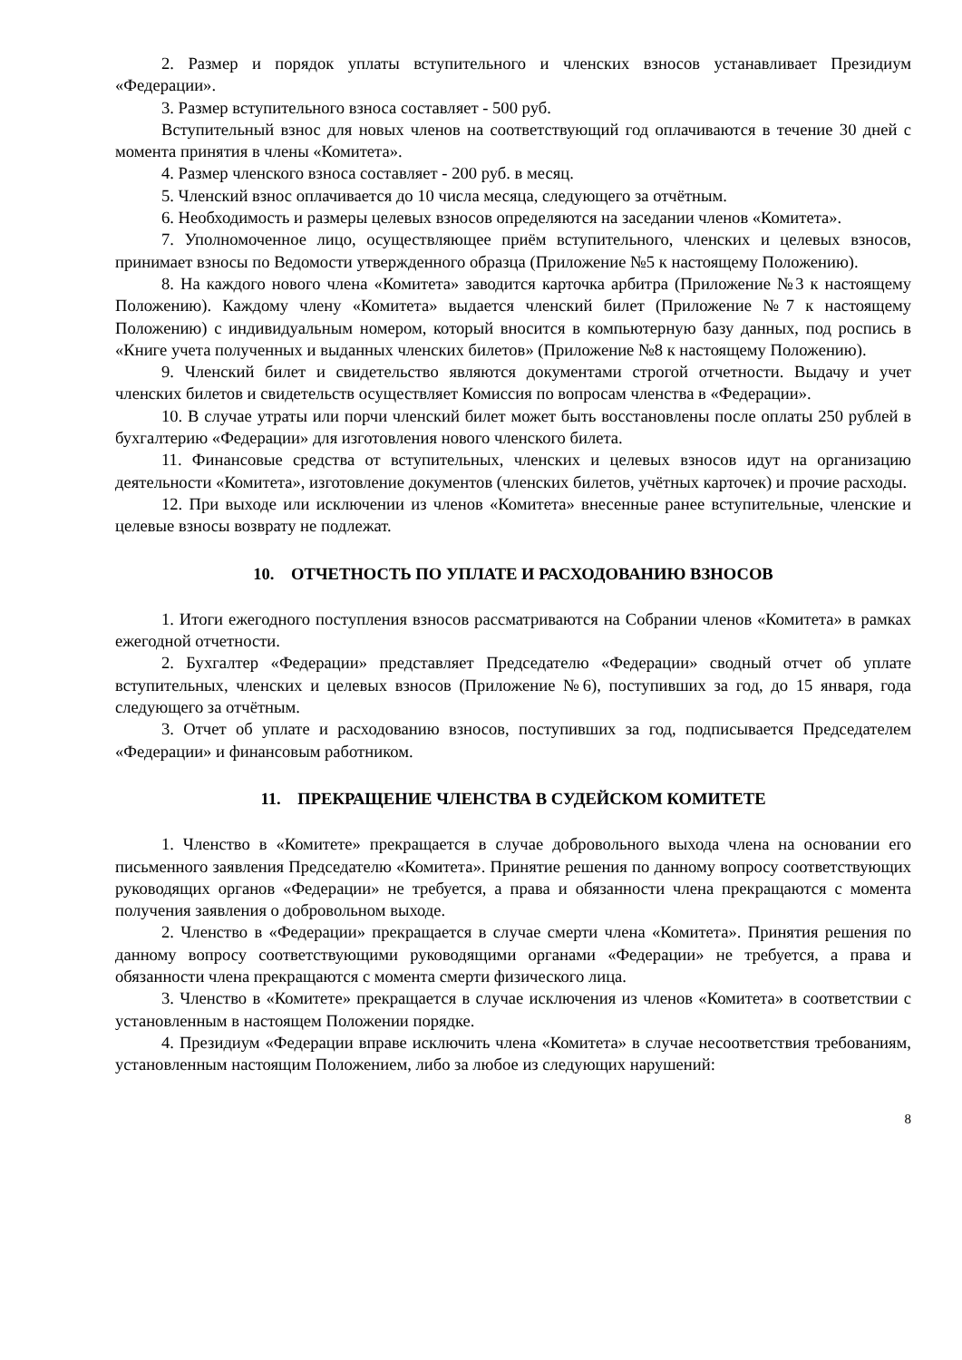2. Размер и порядок уплаты вступительного и членских взносов устанавливает Президиум «Федерации».
3. Размер вступительного взноса составляет - 500 руб.
Вступительный взнос для новых членов на соответствующий год оплачиваются в течение 30 дней с момента принятия в члены «Комитета».
4. Размер членского взноса составляет - 200 руб. в месяц.
5. Членский взнос оплачивается до 10 числа месяца, следующего за отчётным.
6. Необходимость и размеры целевых взносов определяются на заседании членов «Комитета».
7. Уполномоченное лицо, осуществляющее приём вступительного, членских и целевых взносов, принимает взносы по Ведомости утвержденного образца (Приложение №5 к настоящему Положению).
8. На каждого нового члена «Комитета» заводится карточка арбитра (Приложение №3 к настоящему Положению). Каждому члену «Комитета» выдается членский билет (Приложение №7 к настоящему Положению) с индивидуальным номером, который вносится в компьютерную базу данных, под роспись в «Книге учета полученных и выданных членских билетов» (Приложение №8 к настоящему Положению).
9. Членский билет и свидетельство являются документами строгой отчетности. Выдачу и учет членских билетов и свидетельств осуществляет Комиссия по вопросам членства в «Федерации».
10. В случае утраты или порчи членский билет может быть восстановлены после оплаты 250 рублей в бухгалтерию «Федерации» для изготовления нового членского билета.
11. Финансовые средства от вступительных, членских и целевых взносов идут на организацию деятельности «Комитета», изготовление документов (членских билетов, учётных карточек) и прочие расходы.
12. При выходе или исключении из членов «Комитета» внесенные ранее вступительные, членские и целевые взносы возврату не подлежат.
10. ОТЧЕТНОСТЬ ПО УПЛАТЕ И РАСХОДОВАНИЮ ВЗНОСОВ
1. Итоги ежегодного поступления взносов рассматриваются на Собрании членов «Комитета» в рамках ежегодной отчетности.
2. Бухгалтер «Федерации» представляет Председателю «Федерации» сводный отчет об уплате вступительных, членских и целевых взносов (Приложение №6), поступивших за год, до 15 января, года следующего за отчётным.
3. Отчет об уплате и расходованию взносов, поступивших за год, подписывается Председателем «Федерации» и финансовым работником.
11. ПРЕКРАЩЕНИЕ ЧЛЕНСТВА В СУДЕЙСКОМ КОМИТЕТЕ
1. Членство в «Комитете» прекращается в случае добровольного выхода члена на основании его письменного заявления Председателю «Комитета». Принятие решения по данному вопросу соответствующих руководящих органов «Федерации» не требуется, а права и обязанности члена прекращаются с момента получения заявления о добровольном выходе.
2. Членство в «Федерации» прекращается в случае смерти члена «Комитета». Принятия решения по данному вопросу соответствующими руководящими органами «Федерации» не требуется, а права и обязанности члена прекращаются с момента смерти физического лица.
3. Членство в «Комитете» прекращается в случае исключения из членов «Комитета» в соответствии с установленным в настоящем Положении порядке.
4. Президиум «Федерации вправе исключить члена «Комитета» в случае несоответствия требованиям, установленным настоящим Положением, либо за любое из следующих нарушений:
8